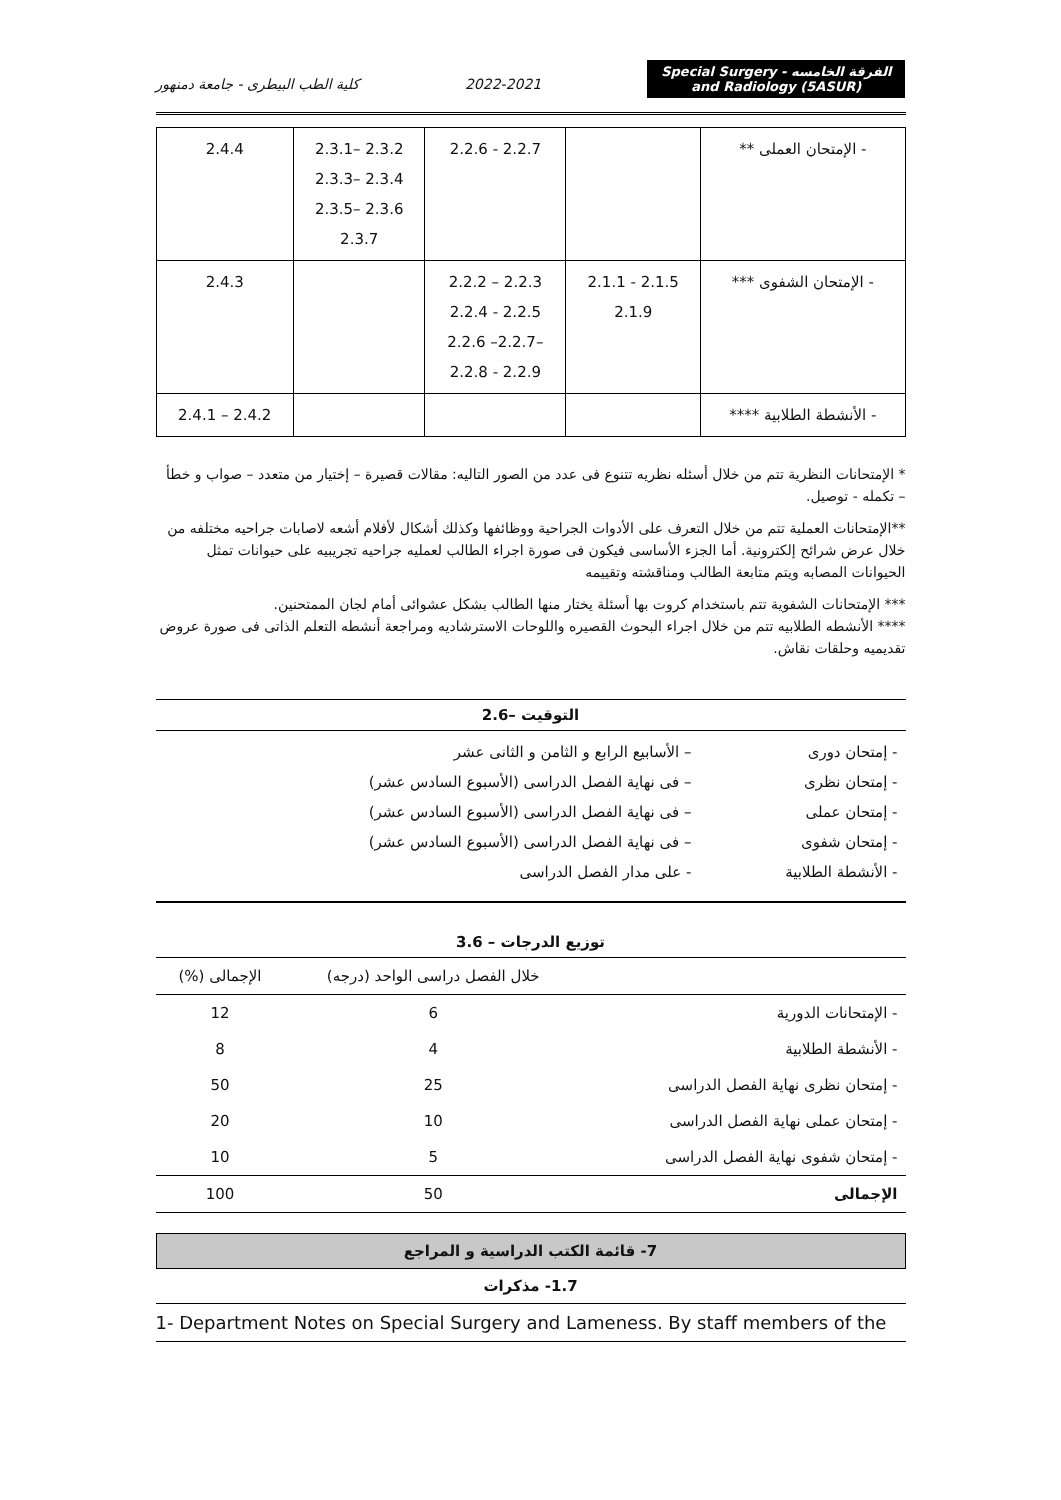كلية الطب البيطرى - جامعة دمنهور
2022-2021
Special Surgery - الفرقة الخامسه
and Radiology (5ASUR)
| 2.4.4 | 2.3.1– 2.3.2 2.3.3– 2.3.4 2.3.5– 2.3.6 2.3.7 | 2.2.6 - 2.2.7 | | - الإمتحان العملى ** |
| 2.4.3 | | 2.2.2 – 2.2.3 2.2.4 - 2.2.5 2.2.6 –2.2.7– 2.2.8 - 2.2.9 | 2.1.1 - 2.1.5 2.1.9 | - الإمتحان الشفوى *** |
| 2.4.1 – 2.4.2 | | | | - الأنشطة الطلابية **** |
* الإمتحانات النظرية تتم من خلال أسئله نظريه تتنوع فى عدد من الصور التاليه: مقالات قصيرة – إختيار من متعدد – صواب و خطأ – تكمله - توصيل.
**الإمتحانات العملية تتم من خلال التعرف على الأدوات الجراحية ووظائفها وكذلك أشكال لأفلام أشعه لاصابات جراحيه مختلفه من خلال عرض شرائح إلكترونية. أما الجزء الأساسى فيكون فى صورة اجراء الطالب لعمليه جراحيه تجريبيه على حيوانات تمثل الحيوانات المصابه ويتم متابعة الطالب ومناقشته وتقييمه
*** الإمتحانات الشفوية تتم باستخدام كروت بها أسئلة يختار منها الطالب بشكل عشوائى أمام لجان الممتحنين.
**** الأنشطه الطلابيه تتم من خلال اجراء البحوث القصيره واللوحات الاسترشاديه ومراجعة أنشطه التعلم الذاتى فى صورة عروض تقديميه وحلقات نقاش.
2.6– التوقيت
| - إمتحان دورى | – الأسابيع الرابع و الثامن و الثانى عشر |
| - إمتحان نظرى | – فى نهاية الفصل الدراسى (الأسبوع السادس عشر) |
| - إمتحان عملى | – فى نهاية الفصل الدراسى (الأسبوع السادس عشر) |
| - إمتحان شفوى | – فى نهاية الفصل الدراسى (الأسبوع السادس عشر) |
| - الأنشطة الطلابية | - على مدار الفصل الدراسى |
3.6 – توزيع الدرجات
| | خلال الفصل دراسى الواحد (درجه) | الإجمالى (%) |
| --- | --- | --- |
| - الإمتحانات الدورية | 6 | 12 |
| - الأنشطة الطلابية | 4 | 8 |
| - إمتحان نظرى نهاية الفصل الدراسى | 25 | 50 |
| - إمتحان عملى نهاية الفصل الدراسى | 10 | 20 |
| - إمتحان شفوى نهاية الفصل الدراسى | 5 | 10 |
| الإجمالى | 50 | 100 |
7- قائمة الكتب الدراسية و المراجع
1.7- مذكرات
1- Department Notes on Special Surgery and Lameness. By staff members of the